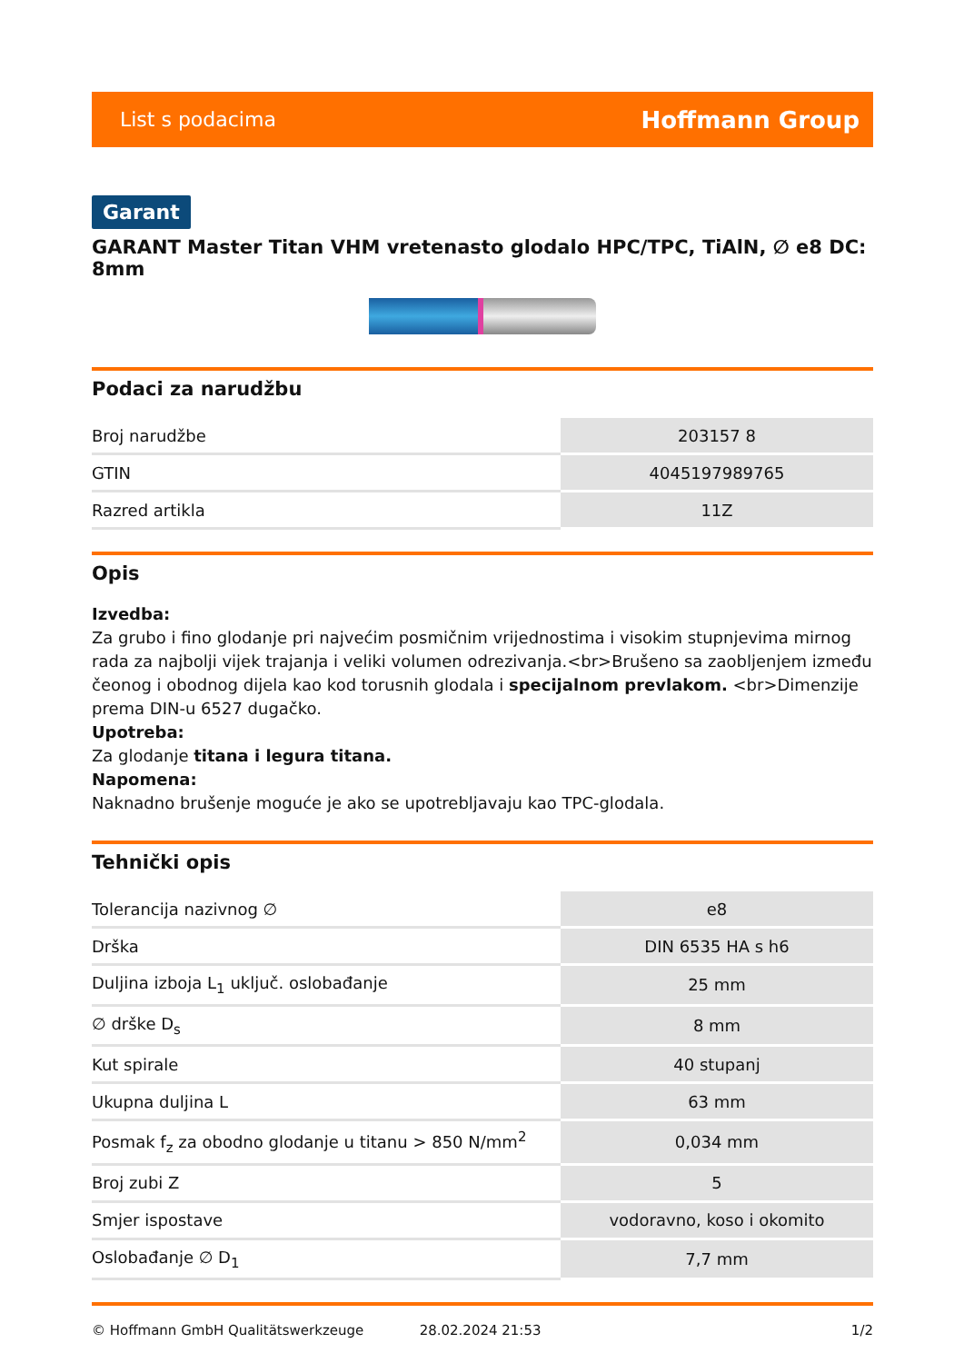List s podacima Hoffmann Group
Garant
GARANT Master Titan VHM vretenasto glodalo HPC/TPC, TiAlN, ∅ e8 DC: 8mm
Podaci za narudžbu
| Broj narudžbe | 203157 8 |
| GTIN | 4045197989765 |
| Razred artikla | 11Z |
Opis
Izvedba:
Za grubo i fino glodanje pri najvećim posmičnim vrijednostima i visokim stupnjevima mirnog rada za najbolji vijek trajanja i veliki volumen odrezivanja.<br>Brušeno sa zaobljenjem između čeonog i obodnog dijela kao kod torusnih glodala i specijalnom prevlakom. <br>Dimenzije prema DIN-u 6527 dugačko.
Upotreba:
Za glodanje titana i legura titana.
Napomena:
Naknadno brušenje moguće je ako se upotrebljavaju kao TPC-glodala.
Tehnički opis
| Tolerancija nazivnog ∅ | e8 |
| Drška | DIN 6535 HA s h6 |
| Duljina izboja L<sub>1</sub> uključ. oslobađanje | 25 mm |
| ∅ drške D<sub>s</sub> | 8 mm |
| Kut spirale | 40 stupanj |
| Ukupna duljina L | 63 mm |
| Posmak f<sub>z</sub> za obodno glodanje u titanu > 850 N/mm<sup>2</sup> | 0,034 mm |
| Broj zubi Z | 5 |
| Smjer ispostave | vodoravno, koso i okomito |
| Oslobađanje ∅ D<sub>1</sub> | 7,7 mm |
© Hoffmann GmbH Qualitätswerkzeuge 28.02.2024 21:53 1/2